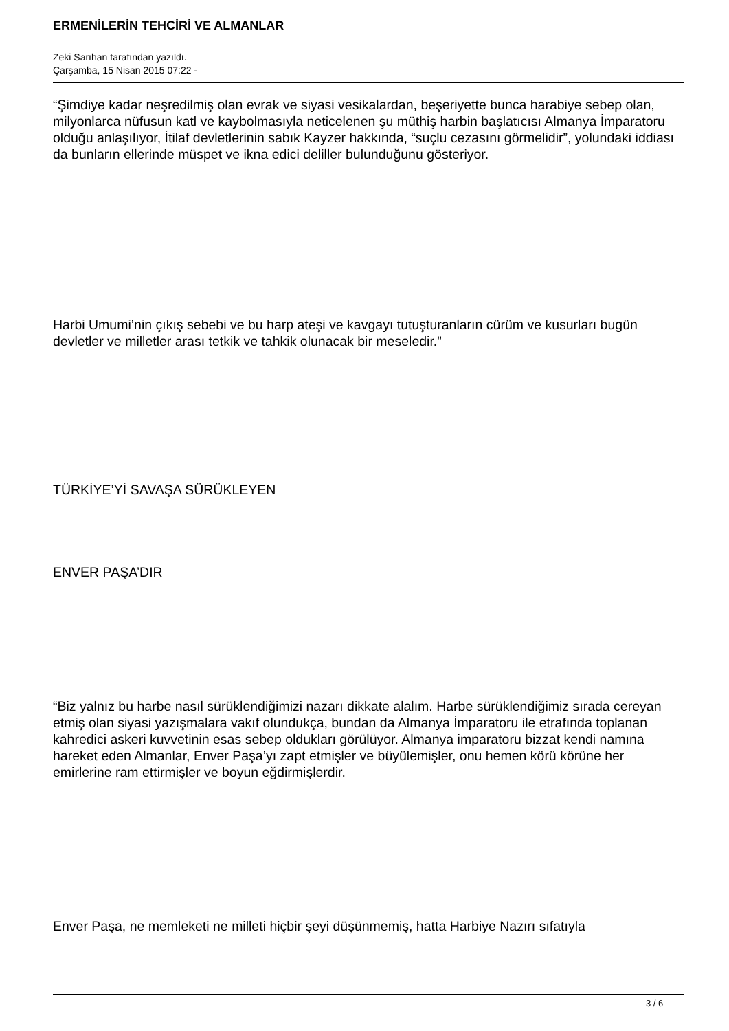ERMENİLERİN TEHCİRİ VE ALMANLAR
Zeki Sarıhan tarafından yazıldı.
Çarşamba, 15 Nisan 2015 07:22 -
“Şimdiye kadar neşredilmiş olan evrak ve siyasi vesikalardan, beşeriyette bunca harabiye sebep olan, milyonlarca nüfusun katl ve kaybolmasıyla neticelenen şu müthiş harbin başlatıcısı Almanya İmparatoru olduğu anlaşılıyor, İtilaf devletlerinin sabık Kayzer hakkında, “suçlu cezasını görmelidir”, yolundaki iddiası da bunların ellerinde müspet ve ikna edici deliller bulunduğunu gösteriyor.
Harbi Umumi’nin çıkış sebebi ve bu harp ateşi ve kavgayı tutuşturanların cürüm ve kusurları bugün devletler ve milletler arası tetkik ve tahkik olunacak bir meseledir.”
TÜRKİYE’Yİ SAVAŞA SÜRÜKLEYEN
ENVER PAŞA’DIR
“Biz yalnız bu harbe nasıl sürüklendiğimizi nazarı dikkate alalım. Harbe sürüklendiğimiz sırada cereyan etmiş olan siyasi yazışmalara vakıf olundukça, bundan da Almanya İmparatoru ile etrafında toplanan kahredici askeri kuvvetinin esas sebep oldukları görülüyor. Almanya imparatoru bizzat kendi namına hareket eden Almanlar, Enver Paşa’yı zapt etmişler ve büyülemişler, onu hemen körü körüne her emirlerine ram ettirmişler ve boyun eğdirmişlerdir.
Enver Paşa, ne memleketi ne milleti hiçbir şeyi düşünmemiş, hatta Harbiye Nazırı sıfatıyla
3 / 6